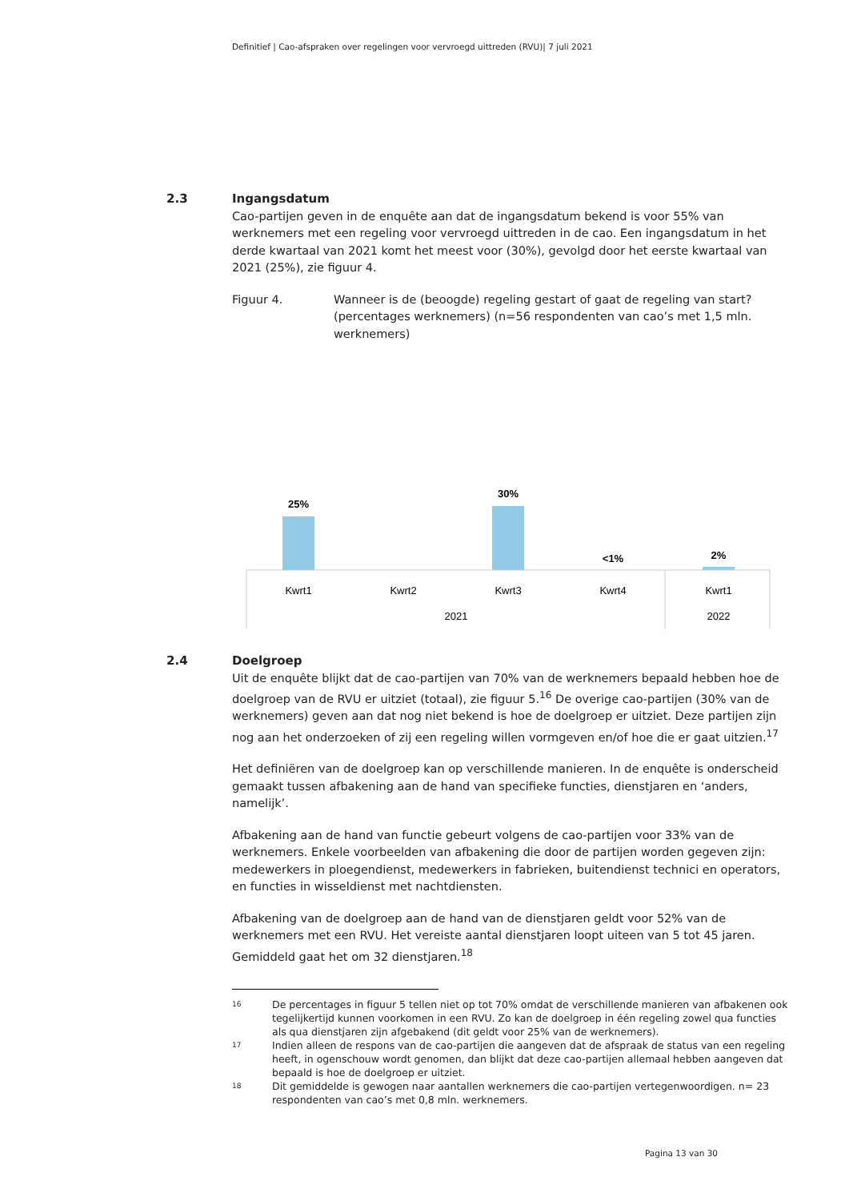Definitief | Cao-afspraken over regelingen voor vervroegd uittreden (RVU)| 7 juli 2021
2.3 Ingangsdatum
Cao-partijen geven in de enquête aan dat de ingangsdatum bekend is voor 55% van werknemers met een regeling voor vervroegd uittreden in de cao. Een ingangsdatum in het derde kwartaal van 2021 komt het meest voor (30%), gevolgd door het eerste kwartaal van 2021 (25%), zie figuur 4.
Figuur 4. Wanneer is de (beoogde) regeling gestart of gaat de regeling van start? (percentages werknemers) (n=56 respondenten van cao’s met 1,5 mln. werknemers)
25%
30%
<1%
2%
Kwrt1
Kwrt2
Kwrt3
Kwrt4
Kwrt1
2021
2022
2.4 Doelgroep
Uit de enquête blijkt dat de cao-partijen van 70% van de werknemers bepaald hebben hoe de doelgroep van de RVU er uitziet (totaal), zie figuur 5.<sup>16</sup> De overige cao-partijen (30% van de werknemers) geven aan dat nog niet bekend is hoe de doelgroep er uitziet. Deze partijen zijn nog aan het onderzoeken of zij een regeling willen vormgeven en/of hoe die er gaat uitzien.<sup>17</sup>
Het definiëren van de doelgroep kan op verschillende manieren. In de enquête is onderscheid gemaakt tussen afbakening aan de hand van specifieke functies, dienstjaren en ‘anders, namelijk’.
Afbakening aan de hand van functie gebeurt volgens de cao-partijen voor 33% van de werknemers. Enkele voorbeelden van afbakening die door de partijen worden gegeven zijn: medewerkers in ploegendienst, medewerkers in fabrieken, buitendienst technici en operators, en functies in wisseldienst met nachtdiensten.
Afbakening van de doelgroep aan de hand van de dienstjaren geldt voor 52% van de werknemers met een RVU. Het vereiste aantal dienstjaren loopt uiteen van 5 tot 45 jaren. Gemiddeld gaat het om 32 dienstjaren.<sup>18</sup>
<sup>16</sup>
De percentages in figuur 5 tellen niet op tot 70% omdat de verschillende manieren van afbakenen ook tegelijkertijd kunnen voorkomen in een RVU. Zo kan de doelgroep in één regeling zowel qua functies als qua dienstjaren zijn afgebakend (dit geldt voor 25% van de werknemers).
<sup>17</sup>
Indien alleen de respons van de cao-partijen die aangeven dat de afspraak de status van een regeling heeft, in ogenschouw wordt genomen, dan blijkt dat deze cao-partijen allemaal hebben aangeven dat bepaald is hoe de doelgroep er uitziet.
<sup>18</sup>
Dit gemiddelde is gewogen naar aantallen werknemers die cao-partijen vertegenwoordigen. n= 23 respondenten van cao’s met 0,8 mln. werknemers.
Pagina 13 van 30